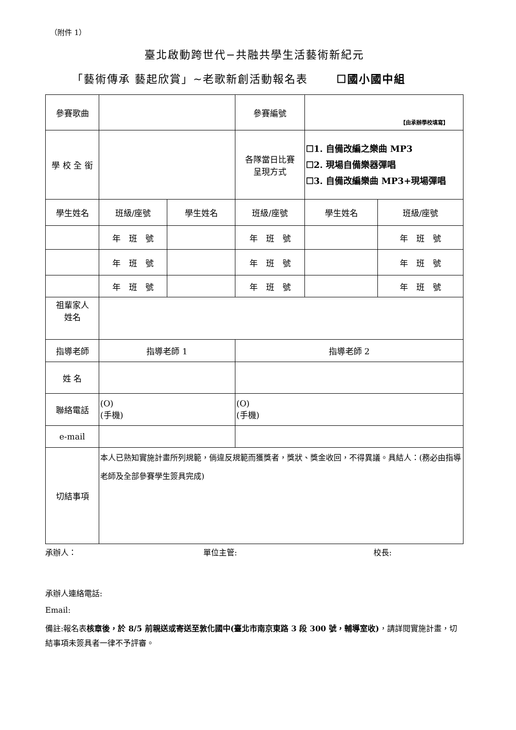（附件 1）
臺北啟動跨世代−共融共學生活藝術新紀元
「藝術傳承 藝起欣賞」~老歌新創活動報名表 ☐國小國中組
| 參賽歌曲 | | | 參賽編號 | 【由承辦學校填寫】 | |
| 學 校 全 銜 | | | 各隊當日比賽 呈現方式 | ☐1. 自備改編之樂曲 MP3 ☐2. 現場自備樂器彈唱 ☐3. 自備改編樂曲 MP3+現場彈唱 | |
| 學生姓名 | 班級/座號 | 學生姓名 | 班級/座號 | 學生姓名 | 班級/座號 |
| | 年 班 號 | | 年 班 號 | | 年 班 號 |
| | 年 班 號 | | 年 班 號 | | 年 班 號 |
| | 年 班 號 | | 年 班 號 | | 年 班 號 |
| 祖輩家人 姓名 | | | | | |
| 指導老師 | 指導老師 1 | | 指導老師 2 | | |
| 姓 名 | | | | | |
| 聯絡電話 | (O) (手機) | | (O) (手機) | | |
| e-mail | | | | | |
| 切結事項 | 本人已熟知實施計畫所列規範，倘違反規範而獲獎者，獎狀、獎金收回，不得異議。具結人：(務必由指導老師及全部參賽學生簽具完成) | | | | |
承辦人： 單位主管: 校長:
承辦人連絡電話:
Email:
備註:報名表核章後，於 8/5 前親送或寄送至敦化國中(臺北市南京東路 3 段 300 號，輔導室收)，請詳閱實施計畫，切結事項未簽具者一律不予評審。